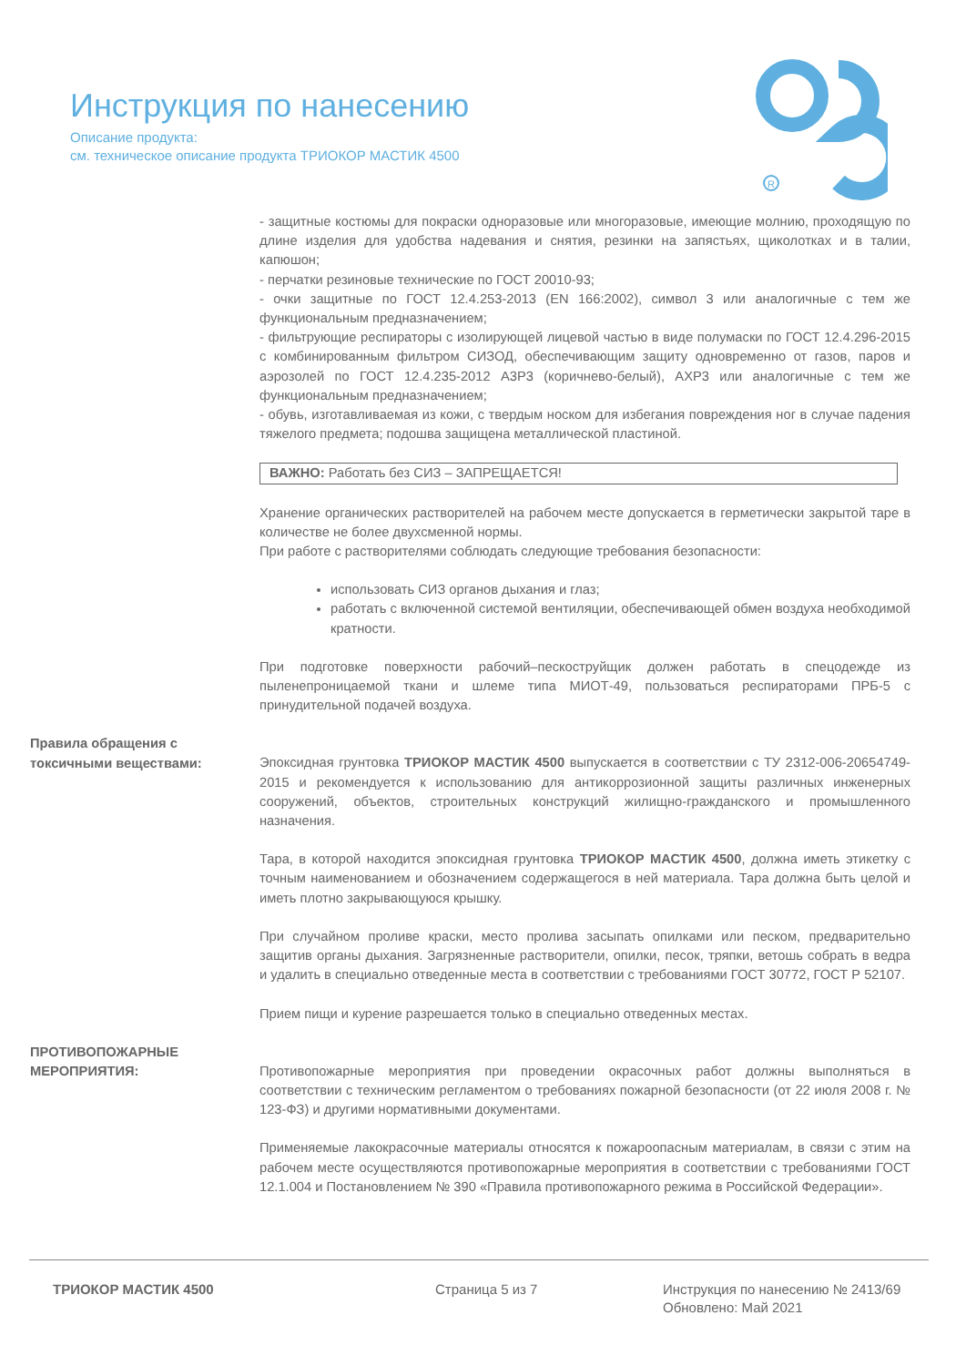Инструкция по нанесению
Описание продукта:
см. техническое описание продукта ТРИОКОР МАСТИК 4500
R
- защитные костюмы для покраски одноразовые или многоразовые, имеющие молнию, проходящую по длине изделия для удобства надевания и снятия, резинки на запястьях, щиколотках и в талии, капюшон;
- перчатки резиновые технические по ГОСТ 20010-93;
- очки защитные по ГОСТ 12.4.253-2013 (EN 166:2002), символ 3 или аналогичные с тем же функциональным предназначением;
- фильтрующие респираторы с изолирующей лицевой частью в виде полумаски по ГОСТ 12.4.296-2015 с комбинированным фильтром СИЗОД, обеспечивающим защиту одновременно от газов, паров и аэрозолей по ГОСТ 12.4.235-2012 А3Р3 (коричнево-белый), АХР3 или аналогичные с тем же функциональным предназначением;
- обувь, изготавливаемая из кожи, с твердым носком для избегания повреждения ног в случае падения тяжелого предмета; подошва защищена металлической пластиной.
ВАЖНО: Работать без СИЗ – ЗАПРЕЩАЕТСЯ!
Хранение органических растворителей на рабочем месте допускается в герметически закрытой таре в количестве не более двухсменной нормы.
При работе с растворителями соблюдать следующие требования безопасности:
использовать СИЗ органов дыхания и глаз;
работать с включенной системой вентиляции, обеспечивающей обмен воздуха необходимой кратности.
При подготовке поверхности рабочий–пескоструйщик должен работать в спецодежде из пыленепроницаемой ткани и шлеме типа МИОТ-49, пользоваться респираторами ПРБ-5 с принудительной подачей воздуха.
Правила обращения с токсичными веществами:
Эпоксидная грунтовка ТРИОКОР МАСТИК 4500 выпускается в соответствии с ТУ 2312-006-20654749-2015 и рекомендуется к использованию для антикоррозионной защиты различных инженерных сооружений, объектов, строительных конструкций жилищно-гражданского и промышленного назначения.
Тара, в которой находится эпоксидная грунтовка ТРИОКОР МАСТИК 4500, должна иметь этикетку с точным наименованием и обозначением содержащегося в ней материала. Тара должна быть целой и иметь плотно закрывающуюся крышку.
При случайном проливе краски, место пролива засыпать опилками или песком, предварительно защитив органы дыхания. Загрязненные растворители, опилки, песок, тряпки, ветошь собрать в ведра и удалить в специально отведенные места в соответствии с требованиями ГОСТ 30772, ГОСТ Р 52107.
Прием пищи и курение разрешается только в специально отведенных местах.
ПРОТИВОПОЖАРНЫЕ МЕРОПРИЯТИЯ:
Противопожарные мероприятия при проведении окрасочных работ должны выполняться в соответствии с техническим регламентом о требованиях пожарной безопасности (от 22 июля 2008 г. № 123-ФЗ) и другими нормативными документами.
Применяемые лакокрасочные материалы относятся к пожароопасным материалам, в связи с этим на рабочем месте осуществляются противопожарные мероприятия в соответствии с требованиями ГОСТ 12.1.004 и Постановлением № 390 «Правила противопожарного режима в Российской Федерации».
ТРИОКОР МАСТИК 4500 Страница 5 из 7 Инструкция по нанесению № 2413/69
Обновлено: Май 2021